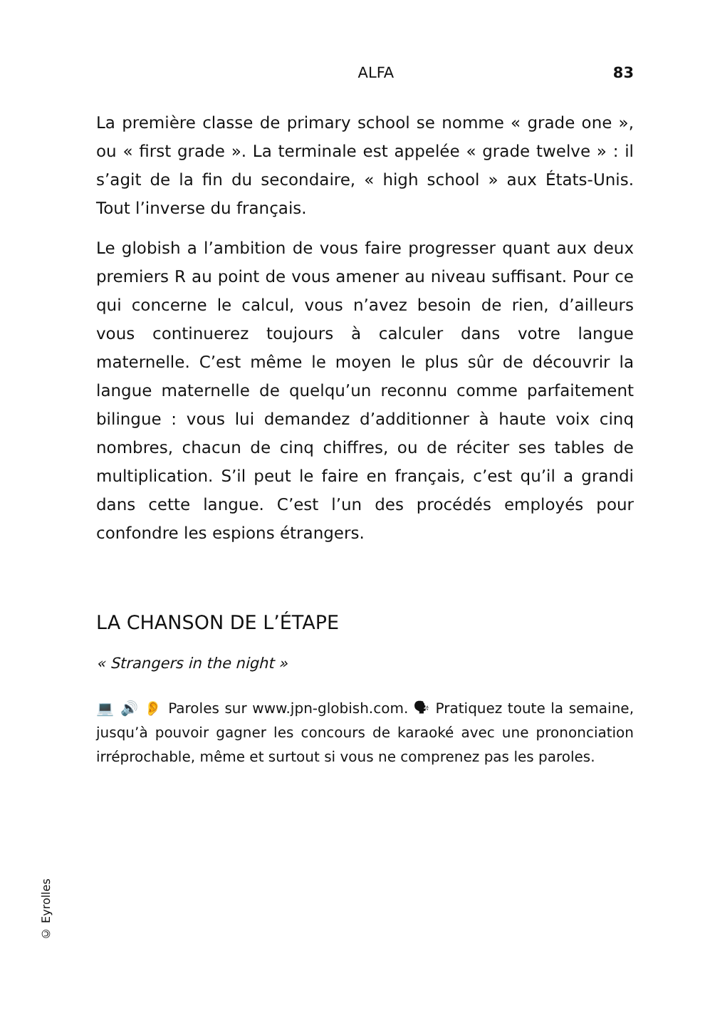ALFA 83
La première classe de primary school se nomme « grade one », ou « first grade ». La terminale est appelée « grade twelve » : il s’agit de la fin du secondaire, « high school » aux États-Unis. Tout l’inverse du français.
Le globish a l’ambition de vous faire progresser quant aux deux premiers R au point de vous amener au niveau suffisant. Pour ce qui concerne le calcul, vous n’avez besoin de rien, d’ailleurs vous continuerez toujours à calculer dans votre langue maternelle. C’est même le moyen le plus sûr de découvrir la langue maternelle de quelqu’un reconnu comme parfaitement bilingue : vous lui demandez d’additionner à haute voix cinq nombres, chacun de cinq chiffres, ou de réciter ses tables de multiplication. S’il peut le faire en français, c’est qu’il a grandi dans cette langue. C’est l’un des procédés employés pour confondre les espions étrangers.
LA CHANSON DE L’ÉTAPE
« Strangers in the night »
💻 🔊 👂 Paroles sur www.jpn-globish.com. 🗣 Pratiquez toute la semaine, jusqu’à pouvoir gagner les concours de karaoké avec une prononciation irréprochable, même et surtout si vous ne comprenez pas les paroles.
© Eyrolles